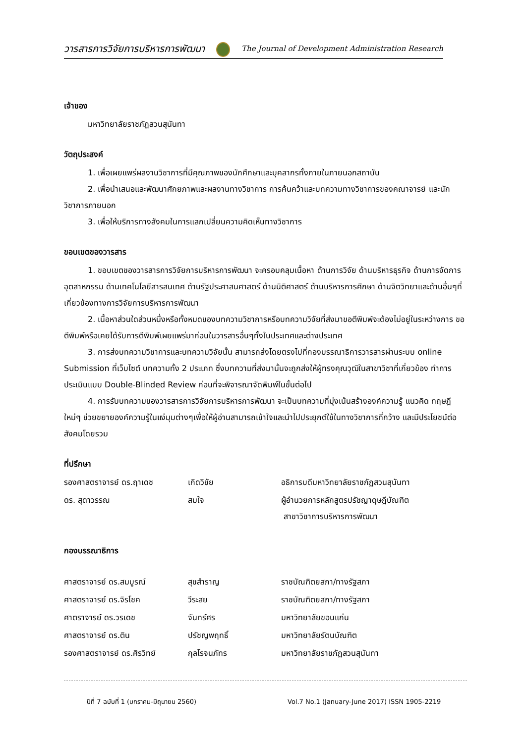วารสารการวิจัยการบริหารการพัฒนา The Journal of Development Administration Research
เจ้าของ
มหาวิทยาลัยราชภัฏสวนสุนันทา
วัตถุประสงค์
1. เพื่อเผยแพร่ผลงานวิชาการที่มีคุณภาพของนักศึกษาและบุคลากรทั้งภายในภายนอกสถาบัน
2. เพื่อนำเสนอและพัฒนาศักยภาพและผลงานทางวิชาการ การค้นคว้าและบทความทางวิชาการของคณาจารย์ และนักวิชาการภายนอก
3. เพื่อให้บริการทางสังคมในการแลกเปลี่ยนความคิดเห็นทางวิชาการ
ขอบเขตของวารสาร
1. ขอบเขตของวารสารการวิจัยการบริหารการพัฒนา จะครอบคลุมเนื้อหา ด้านการวิจัย ด้านบริหารธุรกิจ ด้านการจัดการอุตสาหกรรม ด้านเทคโนโลยีสารสนเทศ ด้านรัฐประศาสนศาสตร์ ด้านนิติศาสตร์ ด้านบริหารการศึกษา ด้านจิตวิทยาและด้านอื่นๆที่เกี่ยวข้องทางการวิจัยการบริหารการพัฒนา
2. เนื้อหาส่วนใดส่วนหนึ่งหรือทั้งหมดของบทความวิชาการหรือบทความวิจัยที่ส่งมาขอตีพิมพ์จะต้องไม่อยู่ในระหว่างการ ขอตีพิมพ์หรือเคยได้รับการตีพิมพ์เผยแพร่มาก่อนในวารสารอื่นๆทั้งในประเทศและต่างประเทศ
3. การส่งบทความวิชาการและบทความวิจัยนั้น สามารถส่งโดยตรงไปที่กองบรรณาธิการวารสารผ่านระบบ online Submission ที่เว็บไซต์ บทความทั้ง 2 ประเภท ซึ่งบทความที่ส่งมานั้นจะถูกส่งให้ผู้ทรงคุณวุฒิในสาขาวิชาที่เกี่ยวข้อง ทำการประเมินแบบ Double-Blinded Review ก่อนที่จะพิจารณาจัดพิมพ์ในขั้นต่อไป
4. การรับบทความของวารสารการวิจัยการบริหารการพัฒนา จะเป็นบทความที่มุ่งเน้นสร้างองค์ความรู้ แนวคิด ทฤษฎีใหม่ๆ ช่วยขยายองค์ความรู้ในแง่มุมต่างๆเพื่อให้ผู้อ่านสามารถเข้าใจและนำไปประยุกต์ใช้ในทางวิชาการที่กว้าง และมีประโยชน์ต่อสังคมโดยรวม
ที่ปรึกษา
| รองศาสตราจารย์ ดร.ฤาเดช | เกิดวิชัย | อธิการบดีมหาวิทยาลัยราชภัฏสวนสุนันทา |
| ดร. สุดาวรรณ | สมใจ | ผู้อำนวยการหลักสูตรปรัชญาดุษฎีบัณฑิต สาขาวิชาการบริหารการพัฒนา |
กองบรรณาธิการ
| ศาสตราจารย์ ดร.สมบูรณ์ | สุขสำราญ | ราชบัณฑิตยสภา/ทางรัฐสภา |
| ศาสตราจารย์ ดร.จิรโชค | วีระสย | ราชบัณฑิตยสภา/ทางรัฐสภา |
| ศาตราจารย์ ดร.วรเดช | จันทร์ศร | มหาวิทยาลัยขอนแก่น |
| ศาสตราจารย์ ดร.ติน | ปรัชญพฤทธิ์ | มหาวิทยาลัยรัตนบัณฑิต |
| รองศาสตราจารย์ ดร.ศิรวิทย์ | กุลโรจนภัทร | มหาวิทยาลัยราชภัฏสวนสุนันทา |
ปีที่ 7 ฉบับที่ 1 (มกราคม-มิถุนายน 2560)
Vol.7 No.1 (January-June 2017) ISSN 1905-2219